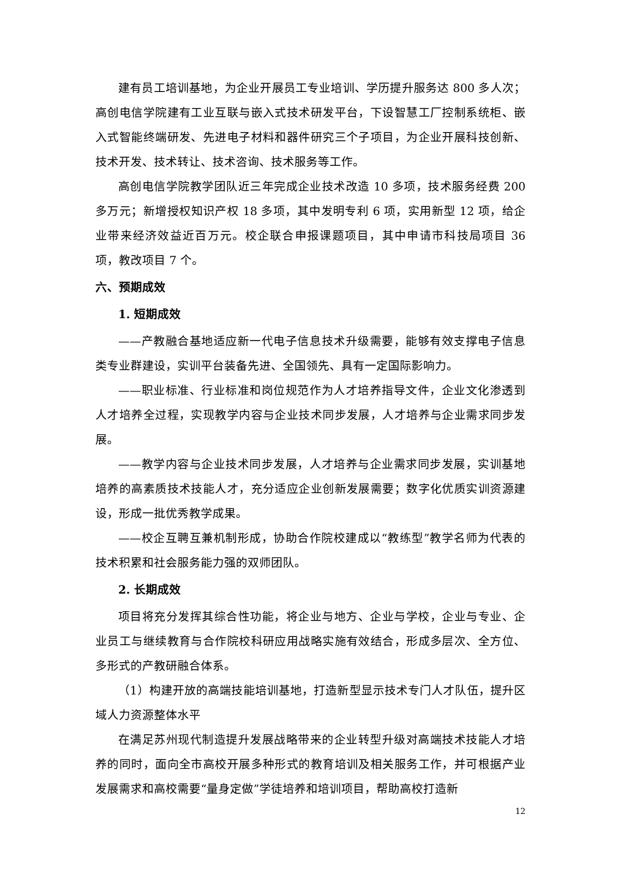建有员工培训基地，为企业开展员工专业培训、学历提升服务达 800 多人次；高创电信学院建有工业互联与嵌入式技术研发平台，下设智慧工厂控制系统柜、嵌入式智能终端研发、先进电子材料和器件研究三个子项目，为企业开展科技创新、技术开发、技术转让、技术咨询、技术服务等工作。
高创电信学院教学团队近三年完成企业技术改造 10 多项，技术服务经费 200 多万元；新增授权知识产权 18 多项，其中发明专利 6 项，实用新型 12 项，给企业带来经济效益近百万元。校企联合申报课题项目，其中申请市科技局项目 36 项，教改项目 7 个。
六、预期成效
1. 短期成效
——产教融合基地适应新一代电子信息技术升级需要，能够有效支撑电子信息类专业群建设，实训平台装备先进、全国领先、具有一定国际影响力。
——职业标准、行业标准和岗位规范作为人才培养指导文件，企业文化渗透到人才培养全过程，实现教学内容与企业技术同步发展，人才培养与企业需求同步发展。
——教学内容与企业技术同步发展，人才培养与企业需求同步发展，实训基地培养的高素质技术技能人才，充分适应企业创新发展需要；数字化优质实训资源建设，形成一批优秀教学成果。
——校企互聘互兼机制形成，协助合作院校建成以“教练型”教学名师为代表的技术积累和社会服务能力强的双师团队。
2. 长期成效
项目将充分发挥其综合性功能，将企业与地方、企业与学校，企业与专业、企业员工与继续教育与合作院校科研应用战略实施有效结合，形成多层次、全方位、多形式的产教研融合体系。
（1）构建开放的高端技能培训基地，打造新型显示技术专门人才队伍，提升区域人力资源整体水平
在满足苏州现代制造提升发展战略带来的企业转型升级对高端技术技能人才培养的同时，面向全市高校开展多种形式的教育培训及相关服务工作，并可根据产业发展需求和高校需要“量身定做”学徒培养和培训项目，帮助高校打造新
12